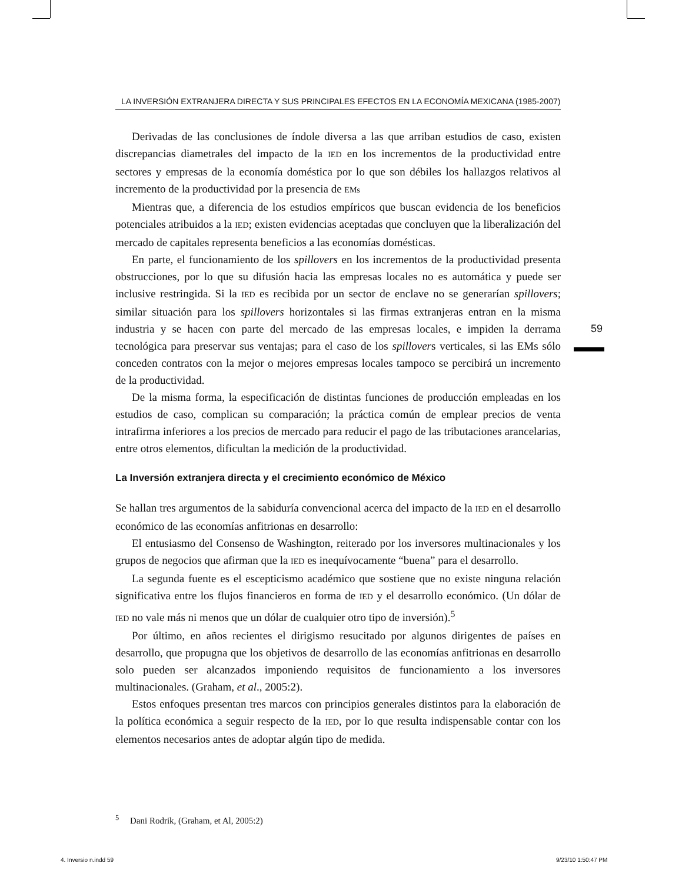LA INVERSIÓN EXTRANJERA DIRECTA Y SUS PRINCIPALES EFECTOS EN LA ECONOMÍA MEXICANA (1985-2007)
Derivadas de las conclusiones de índole diversa a las que arriban estudios de caso, existen discrepancias diametrales del impacto de la IED en los incrementos de la productividad entre sectores y empresas de la economía doméstica por lo que son débiles los hallazgos relativos al incremento de la productividad por la presencia de EMs
Mientras que, a diferencia de los estudios empíricos que buscan evidencia de los beneficios potenciales atribuidos a la IED; existen evidencias aceptadas que concluyen que la liberalización del mercado de capitales representa beneficios a las economías domésticas.
En parte, el funcionamiento de los spillovers en los incrementos de la productividad presenta obstrucciones, por lo que su difusión hacia las empresas locales no es automática y puede ser inclusive restringida. Si la IED es recibida por un sector de enclave no se generarían spillovers; similar situación para los spillovers horizontales si las firmas extranjeras entran en la misma industria y se hacen con parte del mercado de las empresas locales, e impiden la derrama tecnológica para preservar sus ventajas; para el caso de los spillovers verticales, si las EMs sólo conceden contratos con la mejor o mejores empresas locales tampoco se percibirá un incremento de la productividad.
De la misma forma, la especificación de distintas funciones de producción empleadas en los estudios de caso, complican su comparación; la práctica común de emplear precios de venta intrafirma inferiores a los precios de mercado para reducir el pago de las tributaciones arancelarias, entre otros elementos, dificultan la medición de la productividad.
La Inversión extranjera directa y el crecimiento económico de México
Se hallan tres argumentos de la sabiduría convencional acerca del impacto de la IED en el desarrollo económico de las economías anfitrionas en desarrollo:
El entusiasmo del Consenso de Washington, reiterado por los inversores multinacionales y los grupos de negocios que afirman que la IED es inequívocamente “buena” para el desarrollo.
La segunda fuente es el escepticismo académico que sostiene que no existe ninguna relación significativa entre los flujos financieros en forma de IED y el desarrollo económico. (Un dólar de IED no vale más ni menos que un dólar de cualquier otro tipo de inversión).<sup>5</sup>
Por último, en años recientes el dirigismo resucitado por algunos dirigentes de países en desarrollo, que propugna que los objetivos de desarrollo de las economías anfitrionas en desarrollo solo pueden ser alcanzados imponiendo requisitos de funcionamiento a los inversores multinacionales. (Graham, et al., 2005:2).
Estos enfoques presentan tres marcos con principios generales distintos para la elaboración de la política económica a seguir respecto de la IED, por lo que resulta indispensable contar con los elementos necesarios antes de adoptar algún tipo de medida.
<sup>5</sup> Dani Rodrik, (Graham, et Al, 2005:2)
59
4. Inversio n.indd 59 9/23/10 1:50:47 PM